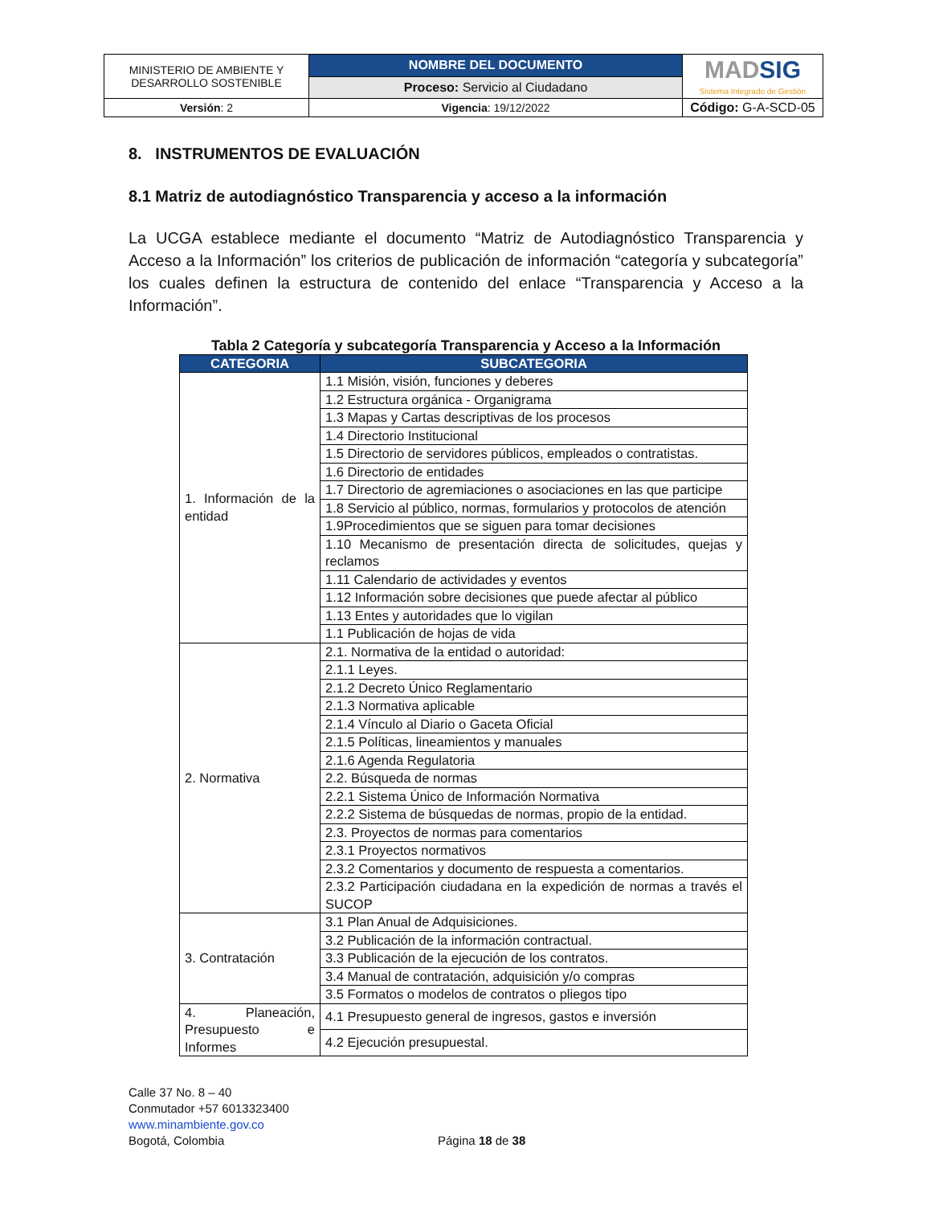| MINISTERIO DE AMBIENTE Y DESARROLLO SOSTENIBLE | NOMBRE DEL DOCUMENTO | MAD SIG Sistema Integrado de Gestión |
| | Proceso: Servicio al Ciudadano | |
| Versión : 2 | Vigencia : 19/12/2022 | Código: G-A-SCD-05 |
8. INSTRUMENTOS DE EVALUACIÓN
8.1 Matriz de autodiagnóstico Transparencia y acceso a la información
La UCGA establece mediante el documento “Matriz de Autodiagnóstico Transparencia y Acceso a la Información” los criterios de publicación de información “categoría y subcategoría” los cuales definen la estructura de contenido del enlace “Transparencia y Acceso a la Información”.
Tabla 2 Categoría y subcategoría Transparencia y Acceso a la Información
| CATEGORIA | SUBCATEGORIA |
| --- | --- |
| 1. Información de la entidad | 1.1 Misión, visión, funciones y deberes |
| | 1.2 Estructura orgánica - Organigrama |
| | 1.3 Mapas y Cartas descriptivas de los procesos |
| | 1.4 Directorio Institucional |
| | 1.5 Directorio de servidores públicos, empleados o contratistas. |
| | 1.6 Directorio de entidades |
| | 1.7 Directorio de agremiaciones o asociaciones en las que participe |
| | 1.8 Servicio al público, normas, formularios y protocolos de atención |
| | 1.9Procedimientos que se siguen para tomar decisiones |
| | 1.10 Mecanismo de presentación directa de solicitudes, quejas y reclamos |
| | 1.11 Calendario de actividades y eventos |
| | 1.12 Información sobre decisiones que puede afectar al público |
| | 1.13 Entes y autoridades que lo vigilan |
| | 1.1 Publicación de hojas de vida |
| 2. Normativa | 2.1. Normativa de la entidad o autoridad: |
| | 2.1.1 Leyes. |
| | 2.1.2 Decreto Único Reglamentario |
| | 2.1.3 Normativa aplicable |
| | 2.1.4 Vínculo al Diario o Gaceta Oficial |
| | 2.1.5 Políticas, lineamientos y manuales |
| | 2.1.6 Agenda Regulatoria |
| | 2.2. Búsqueda de normas |
| | 2.2.1 Sistema Único de Información Normativa |
| | 2.2.2 Sistema de búsquedas de normas, propio de la entidad. |
| | 2.3. Proyectos de normas para comentarios |
| | 2.3.1 Proyectos normativos |
| | 2.3.2 Comentarios y documento de respuesta a comentarios. |
| | 2.3.2 Participación ciudadana en la expedición de normas a través el SUCOP |
| 3. Contratación | 3.1 Plan Anual de Adquisiciones. |
| | 3.2 Publicación de la información contractual. |
| | 3.3 Publicación de la ejecución de los contratos. |
| | 3.4 Manual de contratación, adquisición y/o compras |
| | 3.5 Formatos o modelos de contratos o pliegos tipo |
| 4. Planeación, Presupuesto e Informes | 4.1 Presupuesto general de ingresos, gastos e inversión |
| | 4.2 Ejecución presupuestal. |
Calle 37 No. 8 – 40
Conmutador +57 6013323400
www.minambiente.gov.co
Bogotá, Colombia
Página 18 de 38